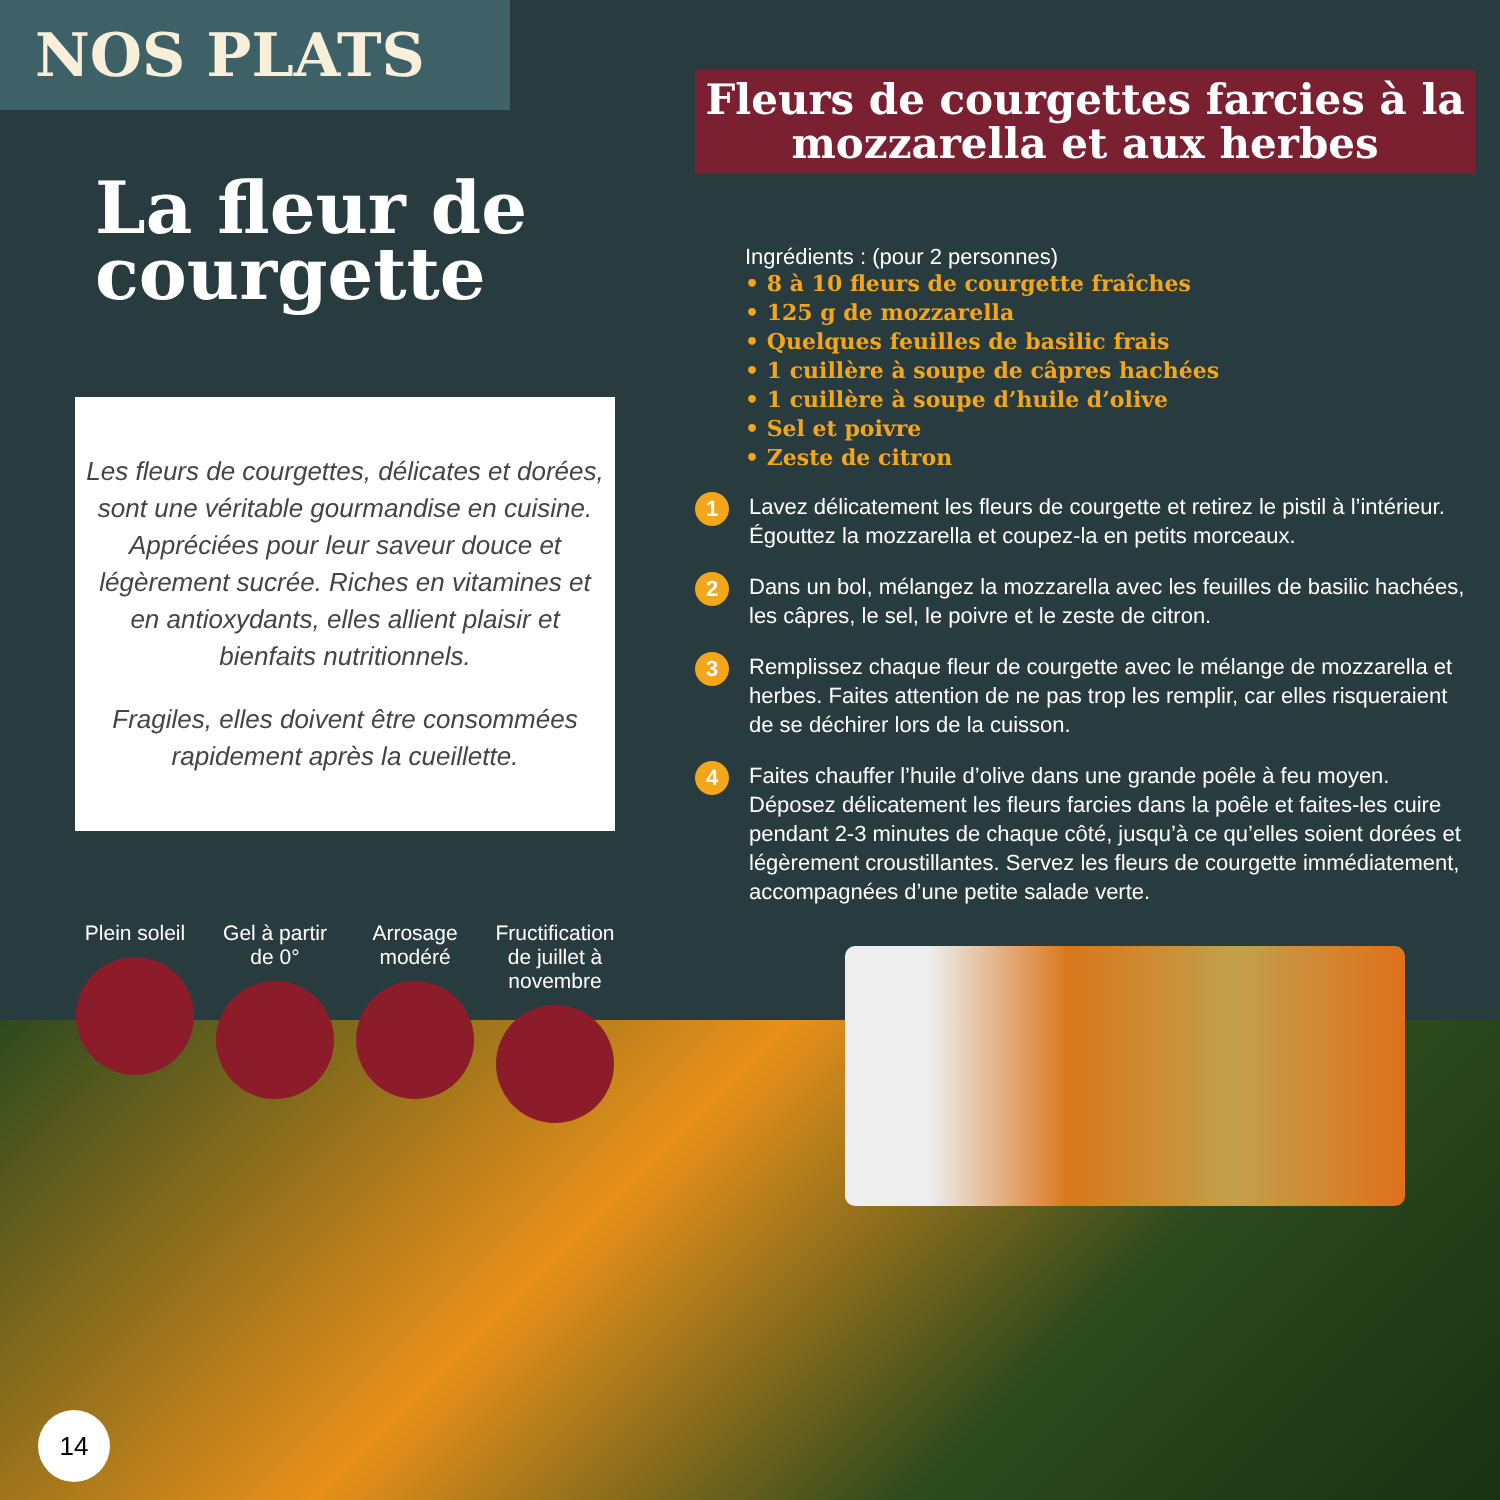NOS PLATS
La fleur de courgette
Les fleurs de courgettes, délicates et dorées, sont une véritable gourmandise en cuisine. Appréciées pour leur saveur douce et légèrement sucrée. Riches en vitamines et en antioxydants, elles allient plaisir et bienfaits nutritionnels.
Fragiles, elles doivent être consommées rapidement après la cueillette.
Plein soleil
Gel à partir de 0°
Arrosage modéré
Fructification de juillet à novembre
Fleurs de courgettes farcies à la mozzarella et aux herbes
Ingrédients : (pour 2 personnes)
• 8 à 10 fleurs de courgette fraîches
• 125 g de mozzarella
• Quelques feuilles de basilic frais
• 1 cuillère à soupe de câpres hachées
• 1 cuillère à soupe d’huile d’olive
• Sel et poivre
• Zeste de citron
1 Lavez délicatement les fleurs de courgette et retirez le pistil à l’intérieur. Égouttez la mozzarella et coupez-la en petits morceaux.
2 Dans un bol, mélangez la mozzarella avec les feuilles de basilic hachées, les câpres, le sel, le poivre et le zeste de citron.
3 Remplissez chaque fleur de courgette avec le mélange de mozzarella et herbes. Faites attention de ne pas trop les remplir, car elles risqueraient de se déchirer lors de la cuisson.
4 Faites chauffer l’huile d’olive dans une grande poêle à feu moyen. Déposez délicatement les fleurs farcies dans la poêle et faites-les cuire pendant 2-3 minutes de chaque côté, jusqu’à ce qu’elles soient dorées et légèrement croustillantes. Servez les fleurs de courgette immédiatement, accompagnées d’une petite salade verte.
14